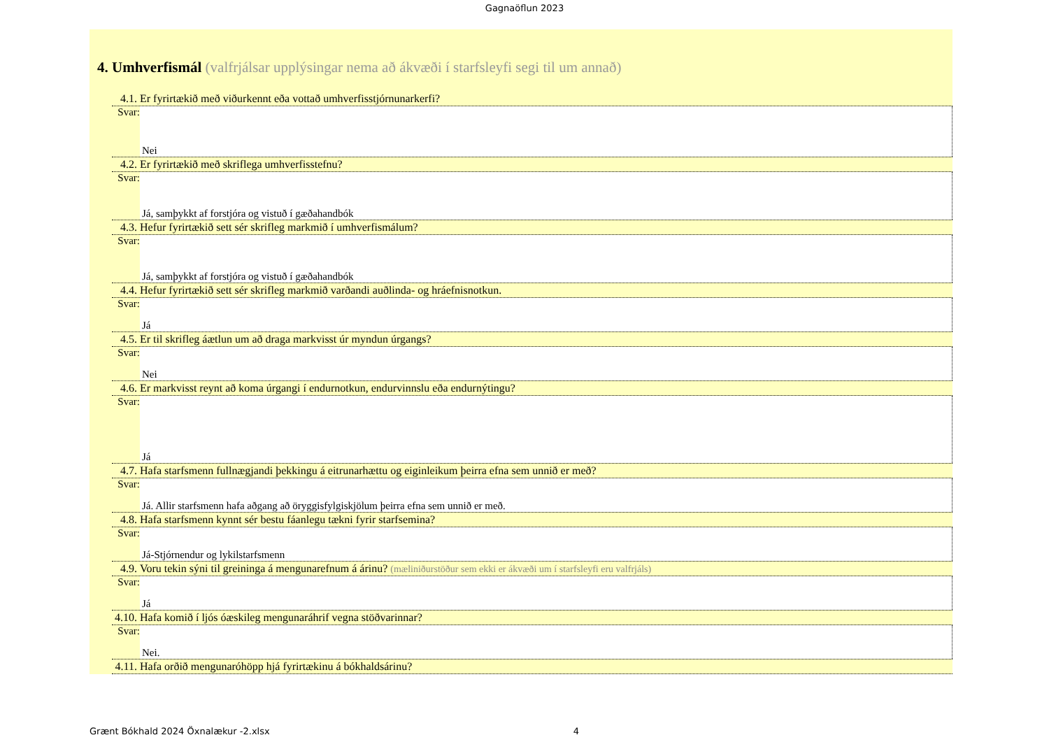Gagnaöflun 2023
4. Umhverfismál (valfrjálsar upplýsingar nema að ákvæði í starfsleyfi segi til um annað)
4.1. Er fyrirtækið með viðurkennt eða vottað umhverfisstjórnunarkerfi?
Svar: Nei
4.2. Er fyrirtækið með skriflega umhverfisstefnu?
Svar: Já, samþykkt af forstjóra og vistuð í gæðahandbók
4.3. Hefur fyrirtækið sett sér skrifleg markmið í umhverfismálum?
Svar: Já, samþykkt af forstjóra og vistuð í gæðahandbók
4.4. Hefur fyrirtækið sett sér skrifleg markmið varðandi auðlinda- og hráefnisnotkun.
Svar: Já
4.5. Er til skrifleg áætlun um að draga markvisst úr myndun úrgangs?
Svar: Nei
4.6. Er markvisst reynt að koma úrgangi í endurnotkun, endurvinnslu eða endurnýtingu?
Svar: Já
4.7. Hafa starfsmenn fullnægjandi þekkingu á eitrunarhættu og eiginleikum þeirra efna sem unnið er með?
Svar: Já. Allir starfsmenn hafa aðgang að öryggisfylgiskjölum þeirra efna sem unnið er með.
4.8. Hafa starfsmenn kynnt sér bestu fáanlegu tækni fyrir starfsemina?
Svar: Já-Stjórnendur og lykilstarfsmenn
4.9. Voru tekin sýni til greininga á mengunarefnum á árinu? (mæliniðurstöður sem ekki er ákvæði um í starfsleyfi eru valfrjáls)
Svar: Já
4.10. Hafa komið í ljós óæskileg mengunaráhrif vegna stöðvarinnar?
Svar: Nei.
4.11. Hafa orðið mengunaróhöpp hjá fyrirtækinu á bókhaldsárinu?
Grænt Bókhald 2024 Öxnalækur -2.xlsx 4